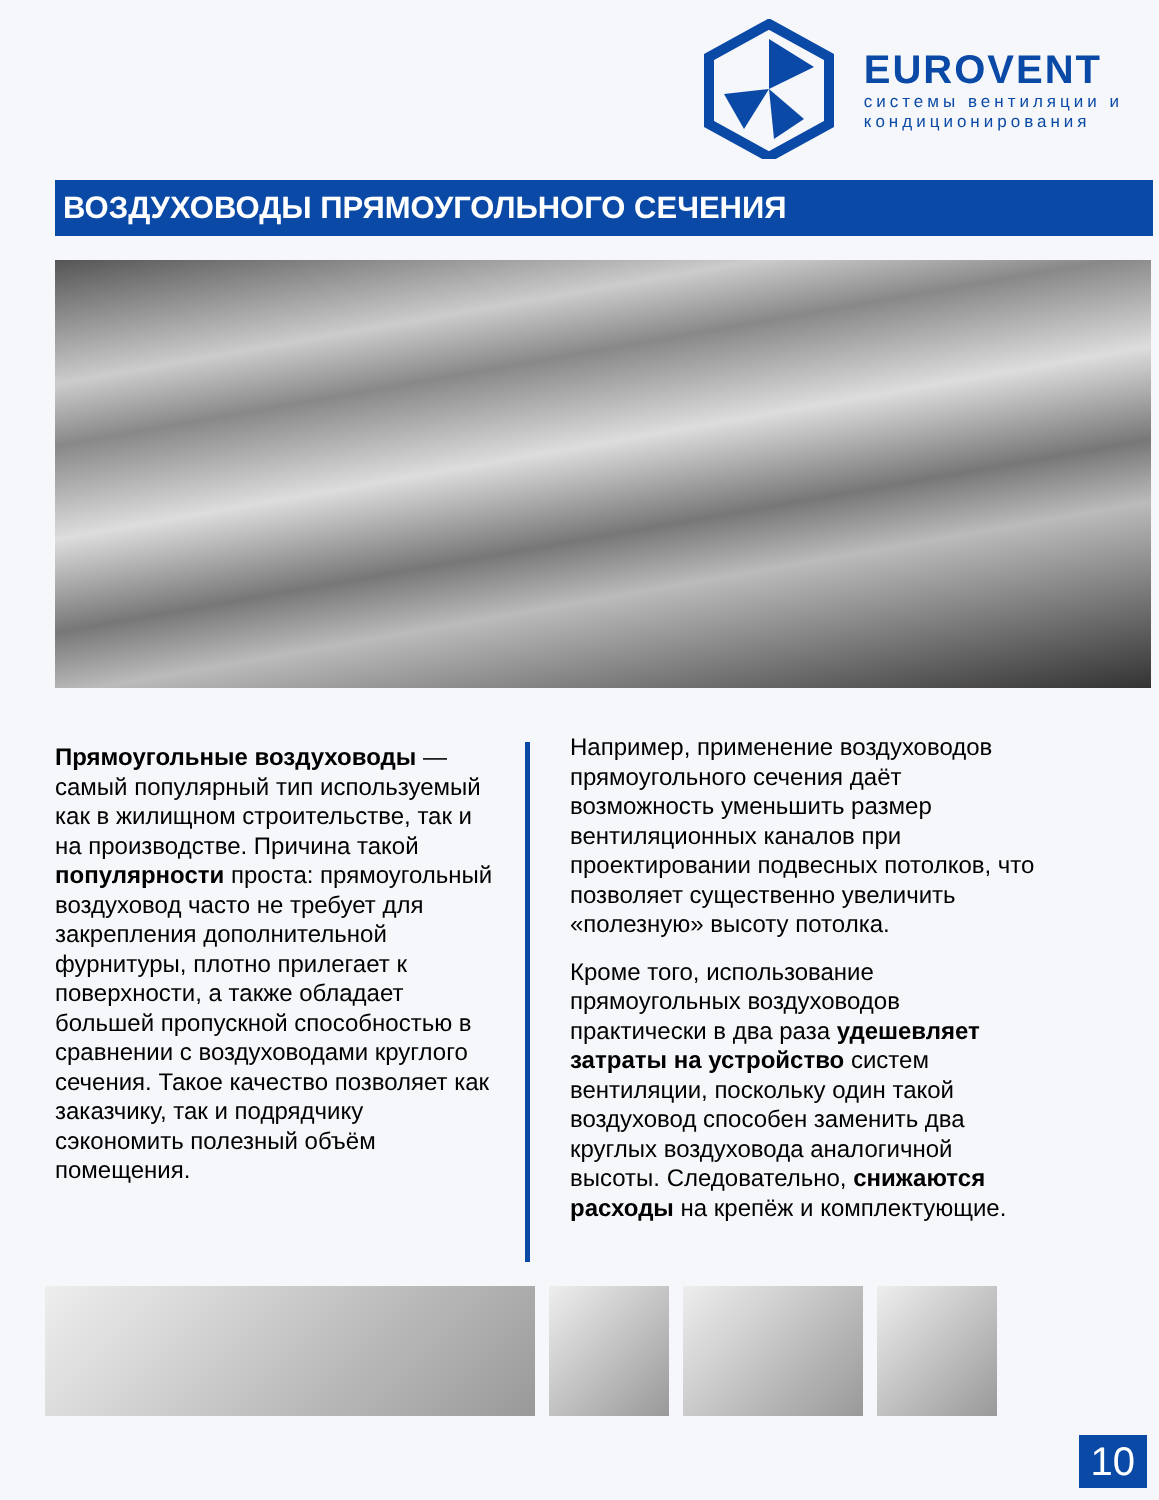EUROVENT
системы вентиляции и
кондиционирования
ВОЗДУХОВОДЫ ПРЯМОУГОЛЬНОГО СЕЧЕНИЯ
Прямоугольные воздуховоды — самый популярный тип используемый как в жилищном строительстве, так и на производстве. Причина такой популярности проста: прямоугольный воздуховод часто не требует для закрепления дополнительной фурнитуры, плотно прилегает к поверхности, а также обладает большей пропускной способностью в сравнении с воздуховодами круглого сечения. Такое качество позволяет как заказчику, так и подрядчику сэкономить полезный объём помещения.
Например, применение воздуховодов прямоугольного сечения даёт возможность уменьшить размер вентиляционных каналов при проектировании подвесных потолков, что позволяет существенно увеличить «полезную» высоту потолка.
Кроме того, использование прямоугольных воздуховодов практически в два раза удешевляет затраты на устройство систем вентиляции, поскольку один такой воздуховод способен заменить два круглых воздуховода аналогичной высоты. Следовательно, снижаются расходы на крепёж и комплектующие.
10